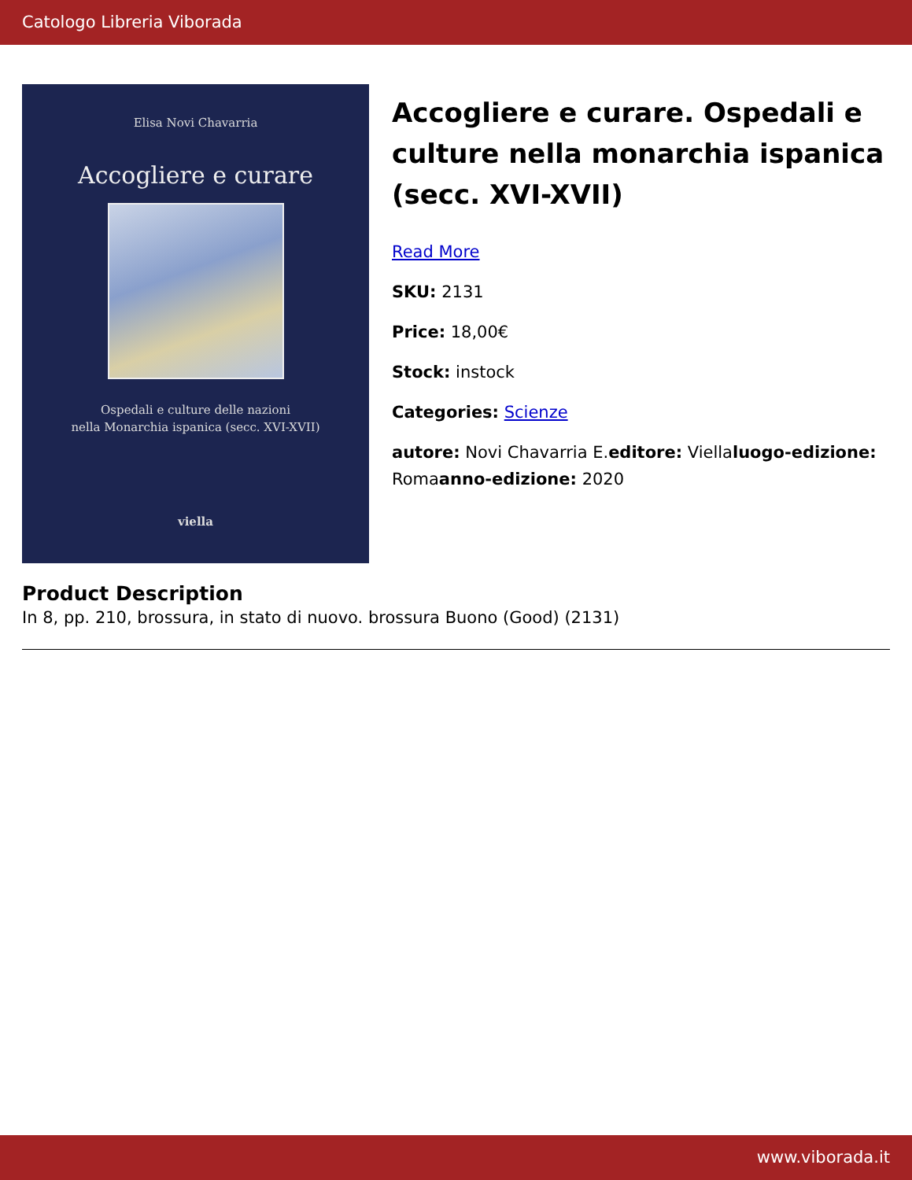Catologo Libreria Viborada
Elisa Novi Chavarria
Accogliere e curare
Ospedali e culture delle nazioni
nella Monarchia ispanica (secc. XVI-XVII)
viella
Accogliere e curare. Ospedali e culture nella monarchia ispanica (secc. XVI-XVII)
Read More
SKU: 2131
Price: 18,00€
Stock: instock
Categories: Scienze
autore: Novi Chavarria E.editore: Viellaluogo-edizione: Romaanno-edizione: 2020
Product Description
In 8, pp. 210, brossura, in stato di nuovo. brossura Buono (Good) (2131)
www.viborada.it